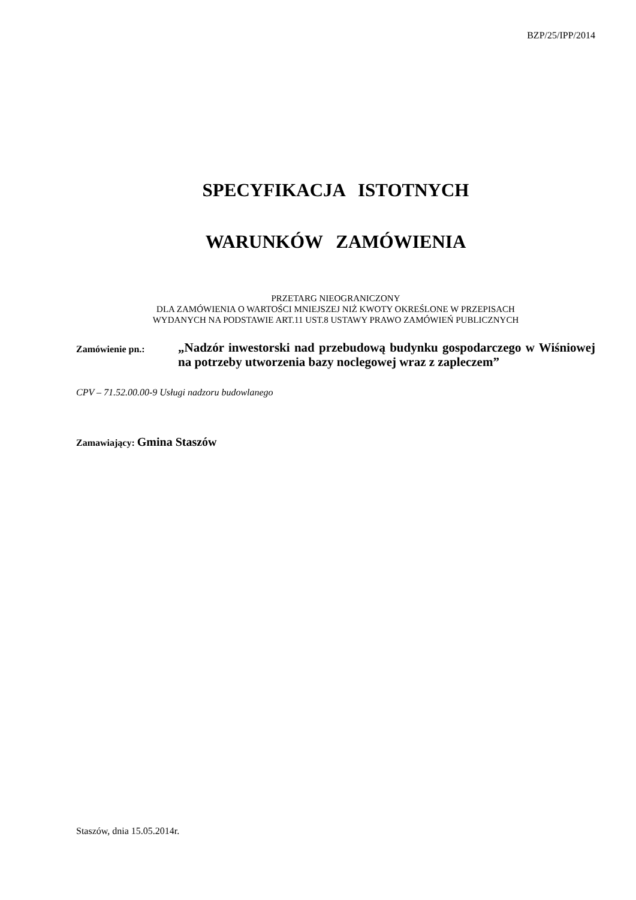BZP/25/IPP/2014
SPECYFIKACJA ISTOTNYCH
WARUNKÓW ZAMÓWIENIA
PRZETARG NIEOGRANICZONY
DLA ZAMÓWIENIA O WARTOŚCI MNIEJSZEJ NIŻ KWOTY OKREŚLONE W PRZEPISACH
WYDANYCH NA PODSTAWIE ART.11 UST.8 USTAWY PRAWO ZAMÓWIEŃ PUBLICZNYCH
Zamówienie pn.:
„Nadzór inwestorski nad przebudową budynku gospodarczego w Wiśniowej na potrzeby utworzenia bazy noclegowej wraz z zapleczem”
CPV – 71.52.00.00-9 Usługi nadzoru budowlanego
Zamawiający: Gmina Staszów
Staszów, dnia 15.05.2014r.